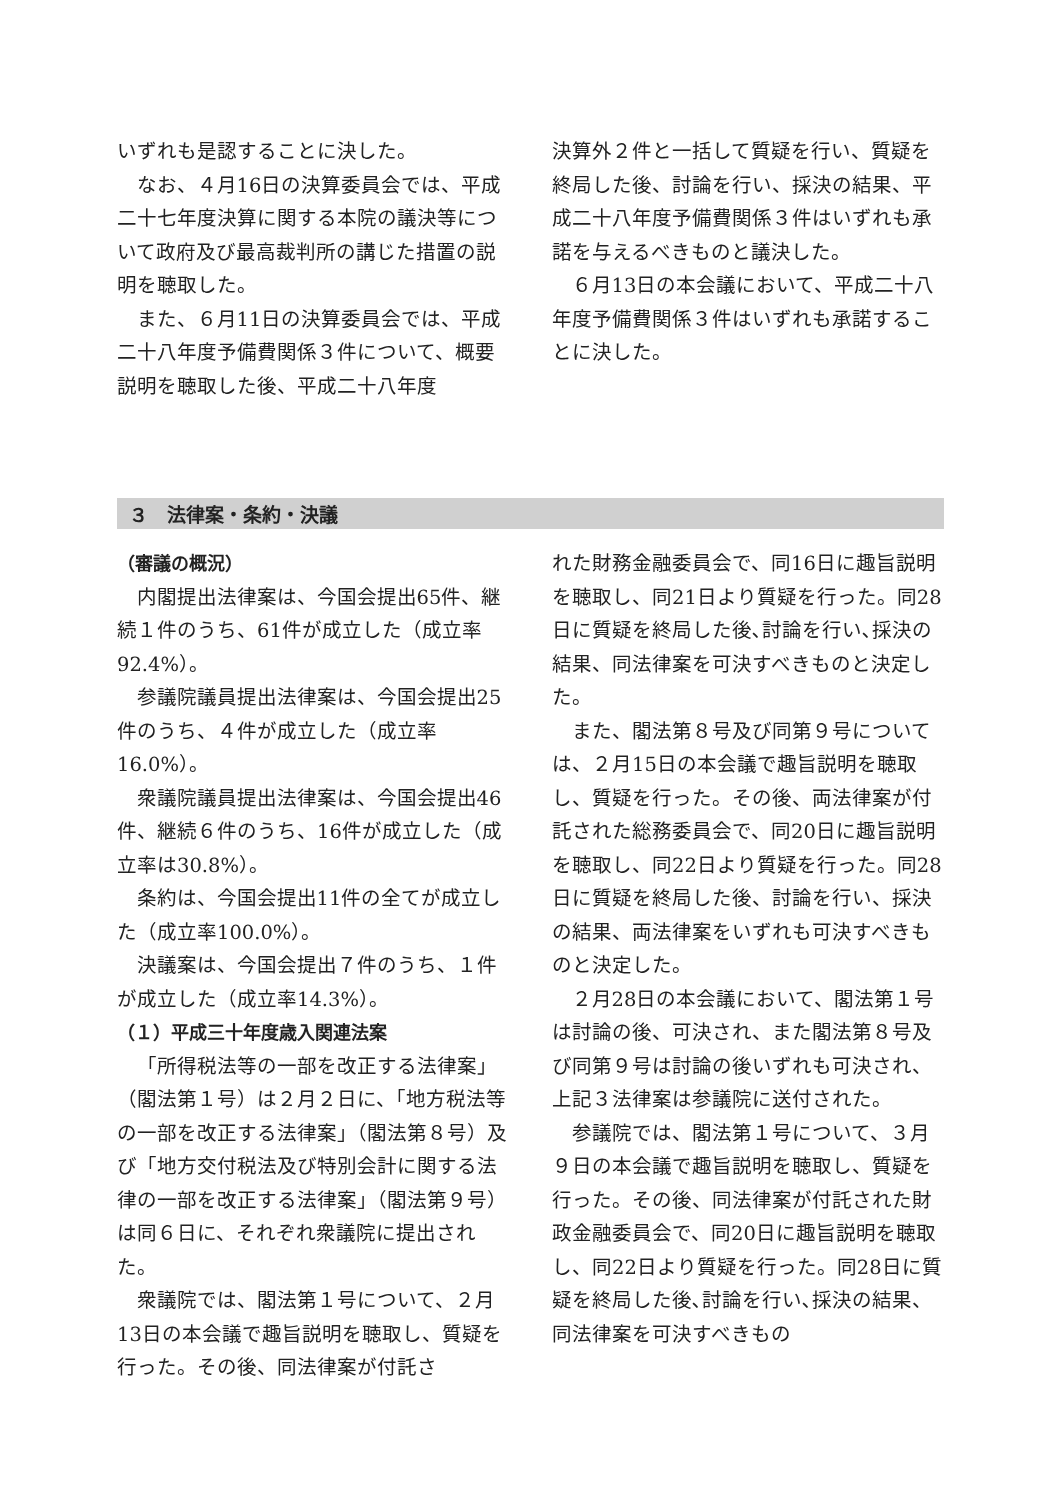いずれも是認することに決した。
なお、４月16日の決算委員会では、平成二十七年度決算に関する本院の議決等について政府及び最高裁判所の講じた措置の説明を聴取した。
また、６月11日の決算委員会では、平成二十八年度予備費関係３件について、概要説明を聴取した後、平成二十八年度
決算外２件と一括して質疑を行い、質疑を終局した後、討論を行い、採決の結果、平成二十八年度予備費関係３件はいずれも承諾を与えるべきものと議決した。
６月13日の本会議において、平成二十八年度予備費関係３件はいずれも承諾することに決した。
３　法律案・条約・決議
（審議の概況）
内閣提出法律案は、今国会提出65件、継続１件のうち、61件が成立した（成立率92.4%）。
参議院議員提出法律案は、今国会提出25件のうち、４件が成立した（成立率16.0%）。
衆議院議員提出法律案は、今国会提出46件、継続６件のうち、16件が成立した（成立率は30.8%）。
条約は、今国会提出11件の全てが成立した（成立率100.0%）。
決議案は、今国会提出７件のうち、１件が成立した（成立率14.3%）。
（１）平成三十年度歳入関連法案
「所得税法等の一部を改正する法律案」（閣法第１号）は２月２日に、「地方税法等の一部を改正する法律案」（閣法第８号）及び「地方交付税法及び特別会計に関する法律の一部を改正する法律案」（閣法第９号）は同６日に、それぞれ衆議院に提出された。
衆議院では、閣法第１号について、２月13日の本会議で趣旨説明を聴取し、質疑を行った。その後、同法律案が付託さ
れた財務金融委員会で、同16日に趣旨説明を聴取し、同21日より質疑を行った。同28日に質疑を終局した後､討論を行い､採決の結果、同法律案を可決すべきものと決定した。
また、閣法第８号及び同第９号については、２月15日の本会議で趣旨説明を聴取し、質疑を行った。その後、両法律案が付託された総務委員会で、同20日に趣旨説明を聴取し、同22日より質疑を行った。同28日に質疑を終局した後、討論を行い、採決の結果、両法律案をいずれも可決すべきものと決定した。
２月28日の本会議において、閣法第１号は討論の後、可決され、また閣法第８号及び同第９号は討論の後いずれも可決され、上記３法律案は参議院に送付された。
参議院では、閣法第１号について、３月９日の本会議で趣旨説明を聴取し、質疑を行った。その後、同法律案が付託された財政金融委員会で、同20日に趣旨説明を聴取し、同22日より質疑を行った。同28日に質疑を終局した後､討論を行い､採決の結果、同法律案を可決すべきもの